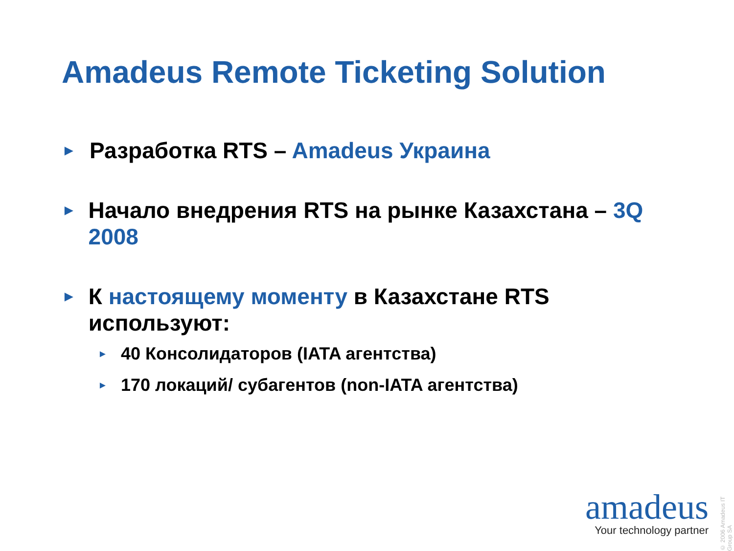Amadeus Remote Ticketing Solution
►
Разработка RTS – Amadeus Украина
►
Начало внедрения RTS на рынке Казахстана – 3Q 2008
►
К настоящему моменту в Казахстане RTS используют:
►
40 Консолидаторов (IATA агентства)
►
170 локаций/ субагентов (non-IATA агентства)
© 2006 Amadeus IT Group SA
amadeus
Your technology partner